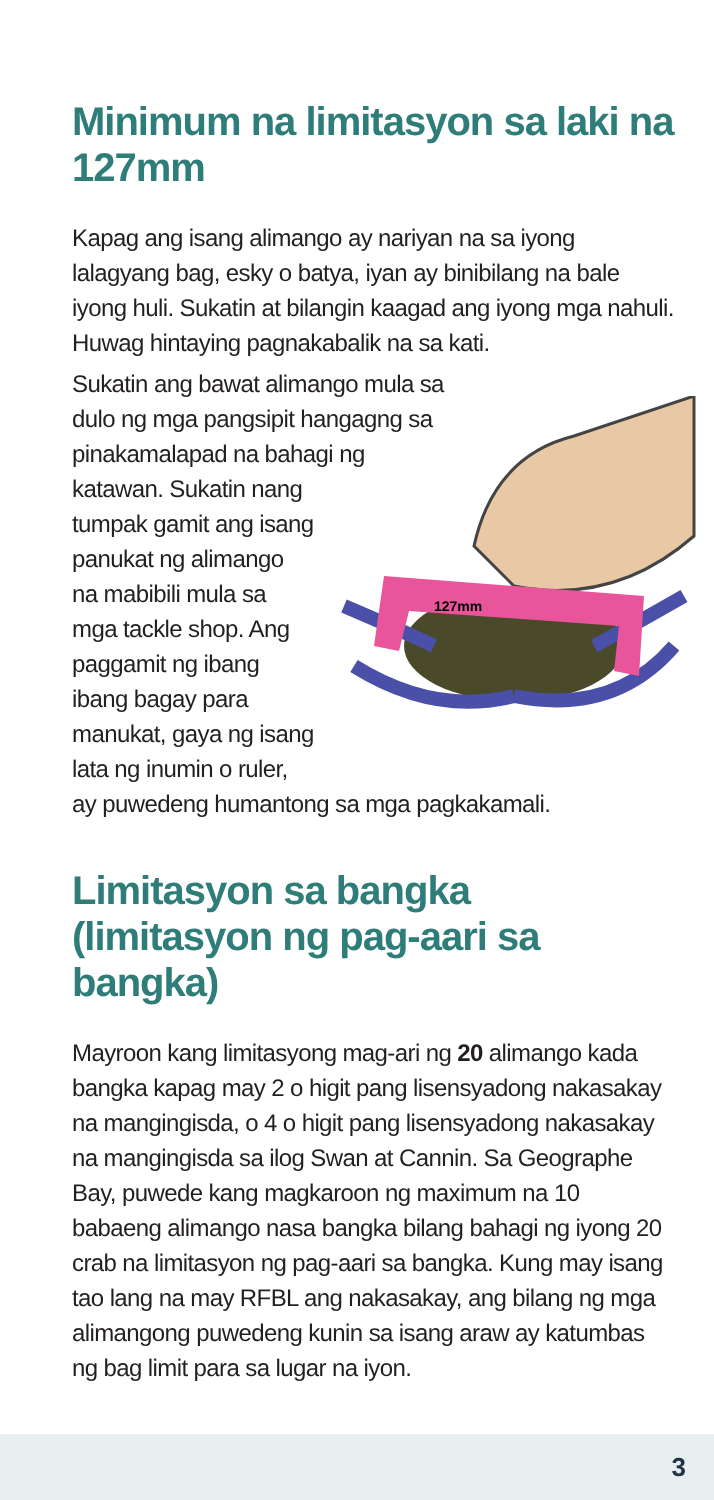Minimum na limitasyon sa laki na 127mm
Kapag ang isang alimango ay nariyan na sa iyong lalagyang bag, esky o batya, iyan ay binibilang na bale iyong huli. Sukatin at bilangin kaagad ang iyong mga nahuli. Huwag hintaying pagnakabalik na sa kati.
127mm
Sukatin ang bawat alimango mula sa dulo ng mga pangsipit hangagng sa pinakamalapad na bahagi ng katawan. Sukatin nang tumpak gamit ang isang panukat ng alimango na mabibili mula sa mga tackle shop. Ang paggamit ng ibang ibang bagay para manukat, gaya ng isang lata ng inumin o ruler, ay puwedeng humantong sa mga pagkakamali.
Limitasyon sa bangka (limitasyon ng pag-aari sa bangka)
Mayroon kang limitasyong mag-ari ng 20 alimango kada bangka kapag may 2 o higit pang lisensyadong nakasakay na mangingisda, o 4 o higit pang lisensyadong nakasakay na mangingisda sa ilog Swan at Cannin. Sa Geographe Bay, puwede kang magkaroon ng maximum na 10 babaeng alimango nasa bangka bilang bahagi ng iyong 20 crab na limitasyon ng pag-aari sa bangka. Kung may isang tao lang na may RFBL ang nakasakay, ang bilang ng mga alimangong puwedeng kunin sa isang araw ay katumbas ng bag limit para sa lugar na iyon.
3